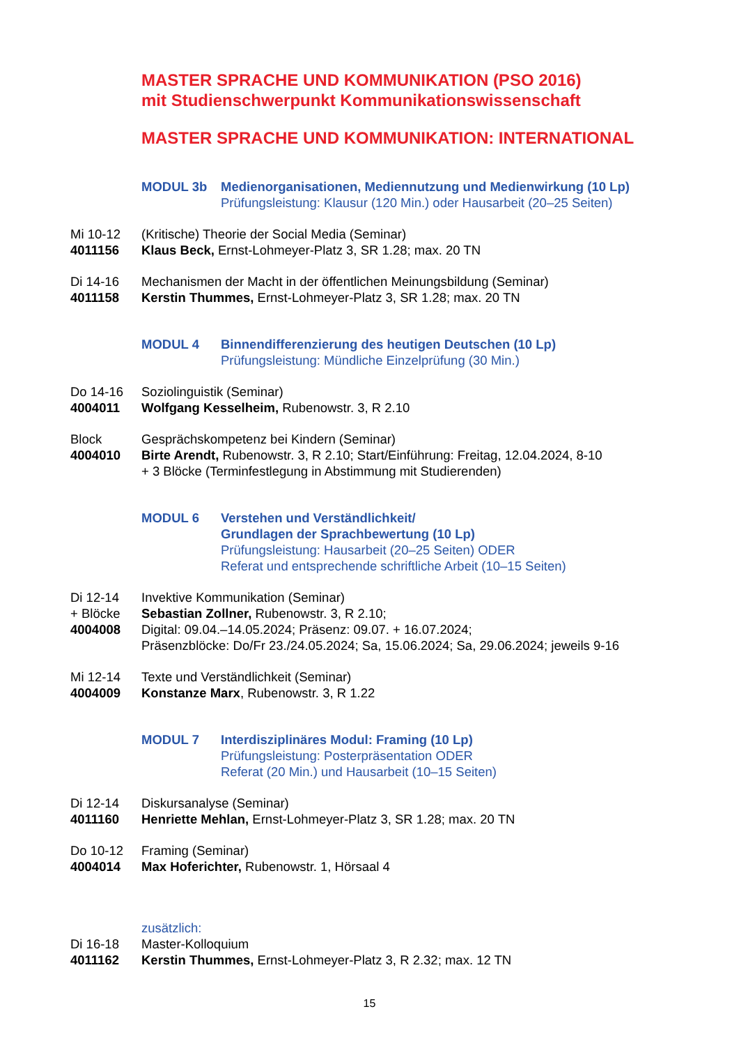MASTER SPRACHE UND KOMMUNIKATION (PSO 2016)
mit Studienschwerpunkt Kommunikationswissenschaft
MASTER SPRACHE UND KOMMUNIKATION: INTERNATIONAL
MODUL 3b Medienorganisationen, Mediennutzung und Medienwirkung (10 Lp)
Prüfungsleistung: Klausur (120 Min.) oder Hausarbeit (20–25 Seiten)
Mi 10-12
4011156
(Kritische) Theorie der Social Media (Seminar)
Klaus Beck, Ernst-Lohmeyer-Platz 3, SR 1.28; max. 20 TN
Di 14-16
4011158
Mechanismen der Macht in der öffentlichen Meinungsbildung (Seminar)
Kerstin Thummes, Ernst-Lohmeyer-Platz 3, SR 1.28; max. 20 TN
MODUL 4 Binnendifferenzierung des heutigen Deutschen (10 Lp)
Prüfungsleistung: Mündliche Einzelprüfung (30 Min.)
Do 14-16
4004011
Soziolinguistik (Seminar)
Wolfgang Kesselheim, Rubenowstr. 3, R 2.10
Block
4004010
Gesprächskompetenz bei Kindern (Seminar)
Birte Arendt, Rubenowstr. 3, R 2.10; Start/Einführung: Freitag, 12.04.2024, 8-10
+ 3 Blöcke (Terminfestlegung in Abstimmung mit Studierenden)
MODUL 6 Verstehen und Verständlichkeit/
Grundlagen der Sprachbewertung (10 Lp)
Prüfungsleistung: Hausarbeit (20–25 Seiten) ODER
Referat und entsprechende schriftliche Arbeit (10–15 Seiten)
Di 12-14
+ Blöcke
4004008
Invektive Kommunikation (Seminar)
Sebastian Zollner, Rubenowstr. 3, R 2.10;
Digital: 09.04.–14.05.2024; Präsenz: 09.07. + 16.07.2024;
Präsenzblöcke: Do/Fr 23./24.05.2024; Sa, 15.06.2024; Sa, 29.06.2024; jeweils 9-16
Mi 12-14
4004009
Texte und Verständlichkeit (Seminar)
Konstanze Marx, Rubenowstr. 3, R 1.22
MODUL 7 Interdisziplinäres Modul: Framing (10 Lp)
Prüfungsleistung: Posterpräsentation ODER
Referat (20 Min.) und Hausarbeit (10–15 Seiten)
Di 12-14
4011160
Diskursanalyse (Seminar)
Henriette Mehlan, Ernst-Lohmeyer-Platz 3, SR 1.28; max. 20 TN
Do 10-12
4004014
Framing (Seminar)
Max Hoferichter, Rubenowstr. 1, Hörsaal 4
Di 16-18
4011162
zusätzlich:
Master-Kolloquium
Kerstin Thummes, Ernst-Lohmeyer-Platz 3, R 2.32; max. 12 TN
15